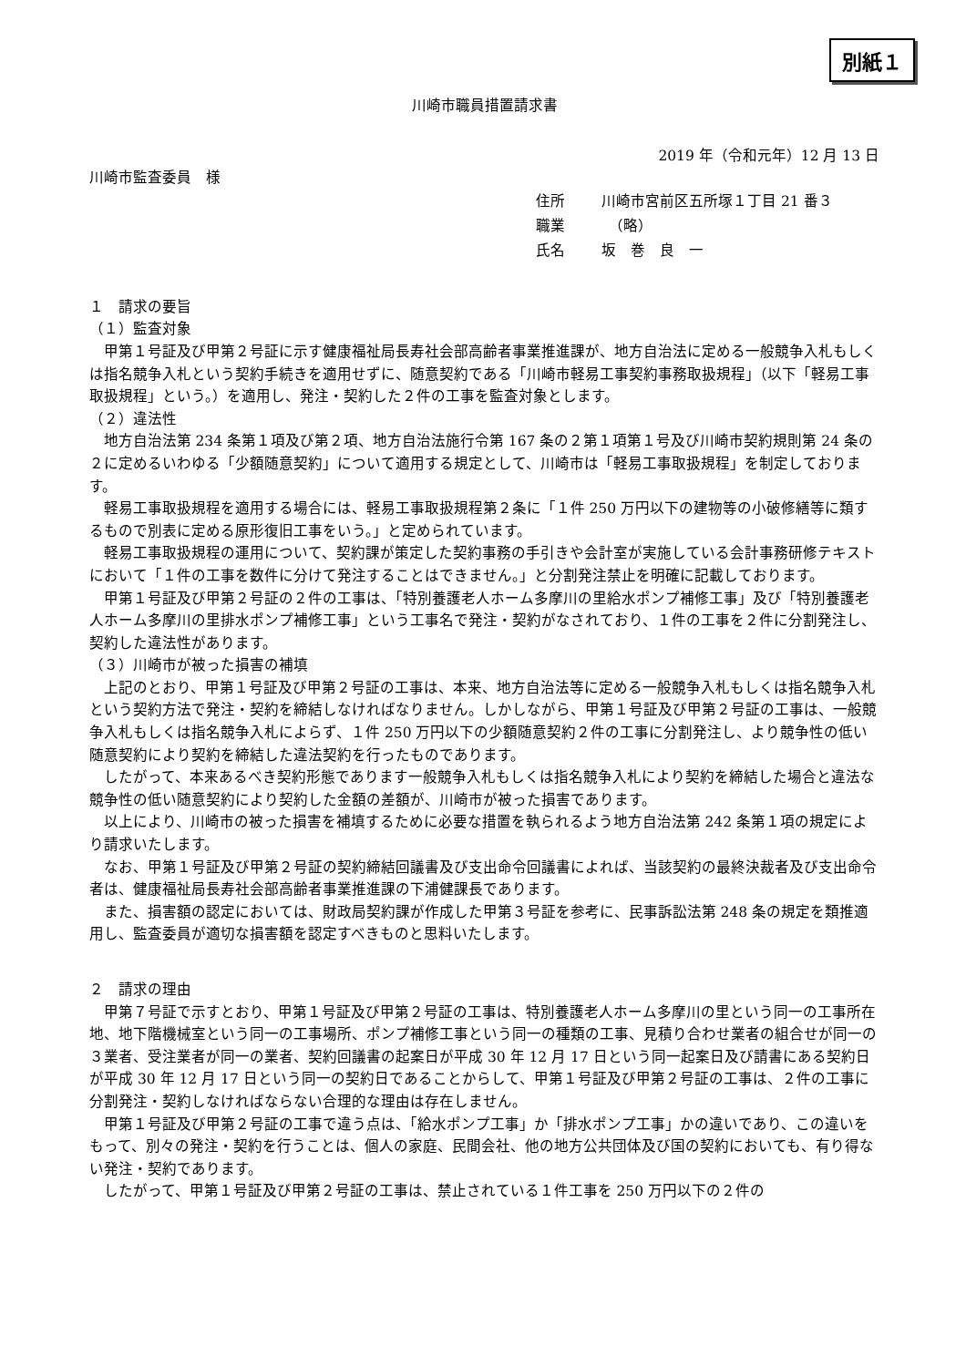別紙１
川崎市職員措置請求書
2019 年（令和元年）12 月 13 日
川崎市監査委員　様
住所 川崎市宮前区五所塚１丁目 21 番３
職業　（略）
氏名 坂　巻　良　一
１　請求の要旨
（１）監査対象
甲第１号証及び甲第２号証に示す健康福祉局長寿社会部高齢者事業推進課が、地方自治法に定める一般競争入札もしくは指名競争入札という契約手続きを適用せずに、随意契約である「川崎市軽易工事契約事務取扱規程」（以下「軽易工事取扱規程」という。）を適用し、発注・契約した２件の工事を監査対象とします。
（２）違法性
地方自治法第 234 条第１項及び第２項、地方自治法施行令第 167 条の２第１項第１号及び川崎市契約規則第 24 条の２に定めるいわゆる「少額随意契約」について適用する規定として、川崎市は「軽易工事取扱規程」を制定しております。
軽易工事取扱規程を適用する場合には、軽易工事取扱規程第２条に「１件 250 万円以下の建物等の小破修繕等に類するもので別表に定める原形復旧工事をいう。」と定められています。
軽易工事取扱規程の運用について、契約課が策定した契約事務の手引きや会計室が実施している会計事務研修テキストにおいて「１件の工事を数件に分けて発注することはできません。」と分割発注禁止を明確に記載しております。
甲第１号証及び甲第２号証の２件の工事は、「特別養護老人ホーム多摩川の里給水ポンプ補修工事」及び「特別養護老人ホーム多摩川の里排水ポンプ補修工事」という工事名で発注・契約がなされており、１件の工事を２件に分割発注し、契約した違法性があります。
（３）川崎市が被った損害の補填
上記のとおり、甲第１号証及び甲第２号証の工事は、本来、地方自治法等に定める一般競争入札もしくは指名競争入札という契約方法で発注・契約を締結しなければなりません。しかしながら、甲第１号証及び甲第２号証の工事は、一般競争入札もしくは指名競争入札によらず、１件 250 万円以下の少額随意契約２件の工事に分割発注し、より競争性の低い随意契約により契約を締結した違法契約を行ったものであります。
したがって、本来あるべき契約形態であります一般競争入札もしくは指名競争入札により契約を締結した場合と違法な競争性の低い随意契約により契約した金額の差額が、川崎市が被った損害であります。
以上により、川崎市の被った損害を補填するために必要な措置を執られるよう地方自治法第 242 条第１項の規定により請求いたします。
なお、甲第１号証及び甲第２号証の契約締結回議書及び支出命令回議書によれば、当該契約の最終決裁者及び支出命令者は、健康福祉局長寿社会部高齢者事業推進課の下浦健課長であります。
また、損害額の認定においては、財政局契約課が作成した甲第３号証を参考に、民事訴訟法第 248 条の規定を類推適用し、監査委員が適切な損害額を認定すべきものと思料いたします。
２　請求の理由
甲第７号証で示すとおり、甲第１号証及び甲第２号証の工事は、特別養護老人ホーム多摩川の里という同一の工事所在地、地下階機械室という同一の工事場所、ポンプ補修工事という同一の種類の工事、見積り合わせ業者の組合せが同一の３業者、受注業者が同一の業者、契約回議書の起案日が平成 30 年 12 月 17 日という同一起案日及び請書にある契約日が平成 30 年 12 月 17 日という同一の契約日であることからして、甲第１号証及び甲第２号証の工事は、２件の工事に分割発注・契約しなければならない合理的な理由は存在しません。
甲第１号証及び甲第２号証の工事で違う点は、「給水ポンプ工事」か「排水ポンプ工事」かの違いであり、この違いをもって、別々の発注・契約を行うことは、個人の家庭、民間会社、他の地方公共団体及び国の契約においても、有り得ない発注・契約であります。
したがって、甲第１号証及び甲第２号証の工事は、禁止されている１件工事を 250 万円以下の２件の